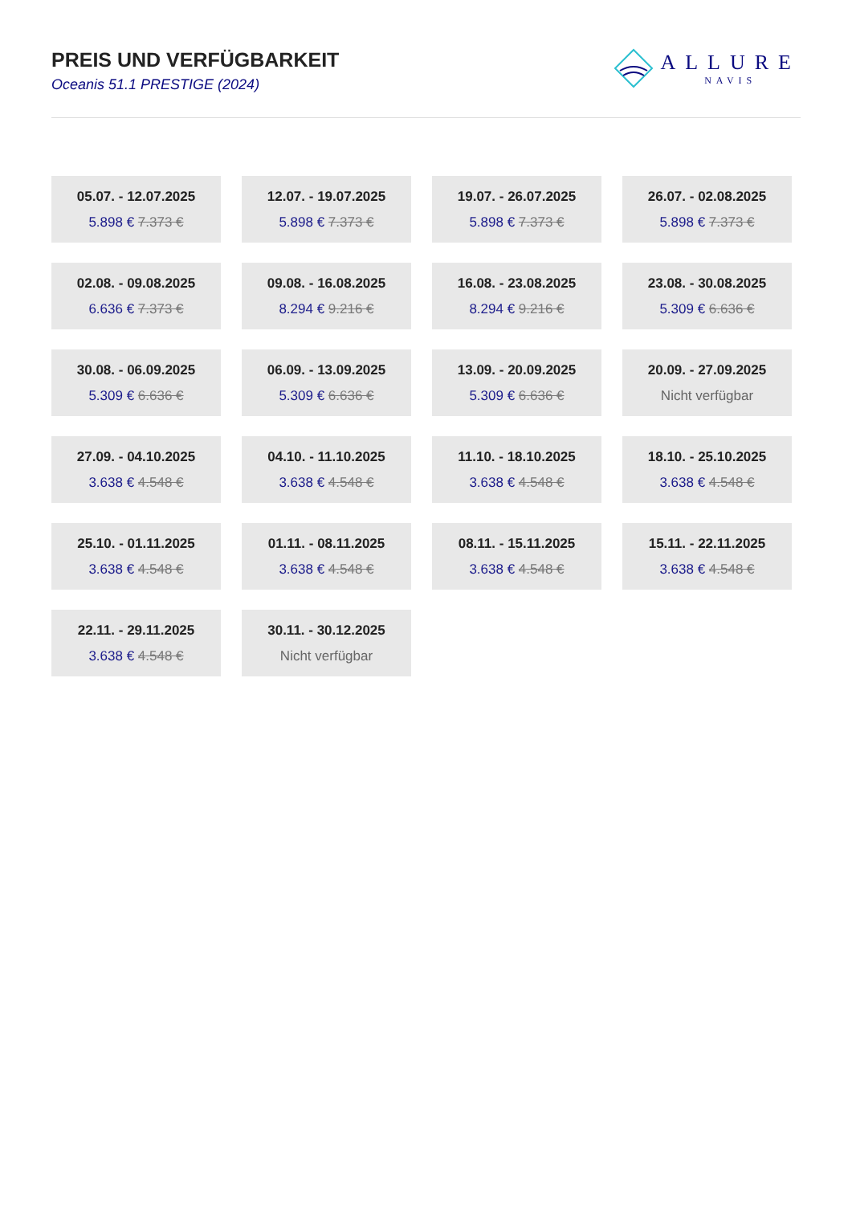PREIS UND VERFÜGBARKEIT
Oceanis 51.1 PRESTIGE (2024)
ALLURE
NAVIS
05.07. - 12.07.2025
5.898 € 7.373 €
12.07. - 19.07.2025
5.898 € 7.373 €
19.07. - 26.07.2025
5.898 € 7.373 €
26.07. - 02.08.2025
5.898 € 7.373 €
02.08. - 09.08.2025
6.636 € 7.373 €
09.08. - 16.08.2025
8.294 € 9.216 €
16.08. - 23.08.2025
8.294 € 9.216 €
23.08. - 30.08.2025
5.309 € 6.636 €
30.08. - 06.09.2025
5.309 € 6.636 €
06.09. - 13.09.2025
5.309 € 6.636 €
13.09. - 20.09.2025
5.309 € 6.636 €
20.09. - 27.09.2025
Nicht verfügbar
27.09. - 04.10.2025
3.638 € 4.548 €
04.10. - 11.10.2025
3.638 € 4.548 €
11.10. - 18.10.2025
3.638 € 4.548 €
18.10. - 25.10.2025
3.638 € 4.548 €
25.10. - 01.11.2025
3.638 € 4.548 €
01.11. - 08.11.2025
3.638 € 4.548 €
08.11. - 15.11.2025
3.638 € 4.548 €
15.11. - 22.11.2025
3.638 € 4.548 €
22.11. - 29.11.2025
3.638 € 4.548 €
30.11. - 30.12.2025
Nicht verfügbar